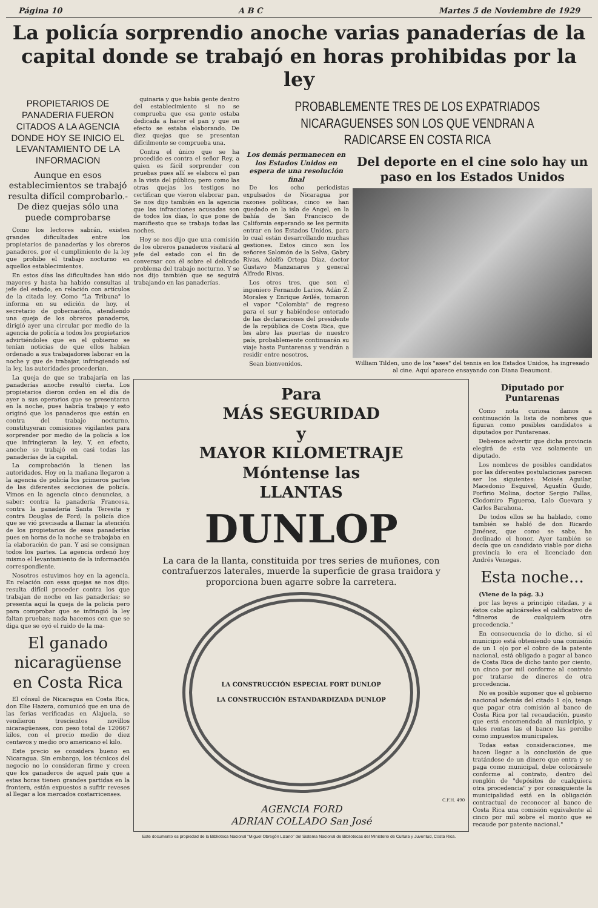Página 10 A B C Martes 5 de Noviembre de 1929
La policía sorprendio anoche varias panaderías de la capital donde se trabajó en horas prohibidas por la ley
PROPIETARIOS DE PANADERIA FUERON CITADOS A LA AGENCIA DONDE HOY SE INICIO EL LEVANTAMIENTO DE LA INFORMACION
Aunque en esos establecimientos se trabajó resulta difícil comprobarlo.- De diez quejas sólo una puede comprobarse
Como los lectores sabrán, existen grandes dificultades entre los propietarios de panaderías y los obreros panaderos, por el cumplimiento de la ley que prohibe el trabajo nocturno en aquellos establecimientos.
En estos días las dificultades han sido mayores y hasta ha habido consultas al jefe del estado, en relación con artículos de la citada ley. Como "La Tribuna" lo informa en su edición de hoy, el secretario de gobernación, atendiendo una queja de los obreros panaderos, dirigió ayer una circular por medio de la agencia de policía a todos los propietarios advirtiéndoles que en el gobierno se tenían noticias de que ellos habían ordenado a sus trabajadores laborar en la noche y que de trabajar, infringiendo así la ley, las autoridades procederían.
La queja de que se trabajaría en las panaderías anoche resultó cierta. Los propietarios dieron orden en el día de ayer a sus operarios que se presentaran en la noche, pues habría trabajo y esto originó que los panaderos que están en contra del trabajo nocturno, constituyeran comisiones vigilantes para sorprender por medio de la policía a los que infringieran la ley. Y, en efecto, anoche se trabajó en casi todas las panaderías de la capital.
La comprobación la tienen las autoridades. Hoy en la mañana llegaron a la agencia de policía los primeros partes de las diferentes secciones de policía. Vimos en la agencia cinco denuncias, a saber: contra la panadería Francesa, contra la panadería Santa Teresita y contra Douglas de Ford; la policía dice que se vió precisada a llamar la atención de los propietarios de esas panaderías pues en horas de la noche se trabajaba en la elaboración de pan. Y así se consignan todos los partes. La agencia ordenó hoy mismo el levantamiento de la información correspondiente.
Nosotros estuvimos hoy en la agencia. En relación con esas quejas se nos dijo: resulta difícil proceder contra los que trabajan de noche en las panaderías; se presenta aquí la queja de la policía pero para comprobar que se infringió la ley faltan pruebas; nada hacemos con que se diga que se oyó el ruido de la ma-
El ganado nicaragüense en Costa Rica
El cónsul de Nicaragua en Costa Rica, don Elie Hazera, comunicó que en una de las ferias verificadas en Alajuela, se vendieron trescientos novillos nicaragüenses, con peso total de 120667 kilos, con el precio medio de diez centavos y medio oro americano el kilo.
Este precio se considera bueno en Nicaragua. Sin embargo, los técnicos del negocio no lo consideran firme y creen que los ganaderos de aquel país que a estas horas tienen grandes partidas en la frontera, están expuestos a sufrir reveses al llegar a los mercados costarricenses.
quinaria y que había gente dentro del establecimiento si no se comprueba que esa gente estaba dedicada a hacer el pan y que en efecto se estaba elaborando. De diez quejas que se presentan difícilmente se comprueba una.
Contra el único que se ha procedido es contra el señor Rey, a quien es fácil sorprender con pruebas pues allí se elabora el pan a la vista del público; pero como las otras quejas los testigos no certifican que vieron elaborar pan. Se nos dijo también en la agencia que las infracciones acusadas son de todos los días, lo que pone de manifiesto que se trabaja todas las noches.
Hoy se nos dijo que una comisión de los obreros panaderos visitará al jefe del estado con el fin de conversar con él sobre el delicado problema del trabajo nocturno. Y se nos dijo también que se seguirá trabajando en las panaderías.
PROBABLEMENTE TRES DE LOS EXPATRIADOS NICARAGUENSES SON LOS QUE VENDRAN A RADICARSE EN COSTA RICA
Los demás permanecen en los Estados Unidos en espera de una resolución final
De los ocho periodistas expulsados de Nicaragua por razones políticas, cinco se han quedado en la isla de Angel, en la bahía de San Francisco de California esperando se les permita entrar en los Estados Unidos, para lo cual están desarrollando muchas gestiones. Estos cinco son los señores Salomón de la Selva, Gabry Rivas, Adolfo Ortega Díaz, doctor Gustavo Manzanares y general Alfredo Rivas.
Los otros tres, que son el ingeniero Fernando Larios, Adán Z. Morales y Enrique Avilés, tomaron el vapor "Colombia" de regreso para el sur y habiéndose enterado de las declaraciones del presidente de la república de Costa Rica, que les abre las puertas de nuestro país, probablemente continuarán su viaje hasta Puntarenas y vendrán a residir entre nosotros.
Sean bienvenidos.
Del deporte en el cine solo hay un paso en los Estados Unidos
William Tilden, uno de los "ases" del tennis en los Estados Unidos, ha ingresado al cine. Aquí aparece ensayando con Diana Deaumont.
Para
MÁS SEGURIDAD
y
MAYOR KILOMETRAJE
Móntense las
LLANTAS
DUNLOP
La cara de la llanta, constituida por tres series de muñones, con contrafuerzos laterales, muerde la superficie de grasa traidora y proporciona buen agarre sobre la carretera.
LA CONSTRUCCIÓN ESPECIAL FORT DUNLOP
LA CONSTRUCCIÓN ESTANDARDIZADA DUNLOP
C.F.H. 490
AGENCIA FORD
ADRIAN COLLADO San José
Diputado por Puntarenas
Como nota curiosa damos a continuación la lista de nombres que figuran como posibles candidatos a diputados por Puntarenas.
Debemos advertir que dicha provincia elegirá de esta vez solamente un diputado.
Los nombres de posibles candidatos por las diferentes postulaciones parecen ser los siguientes: Moisés Aguilar, Macedonio Esquivel, Agustín Guido, Porfirio Molina, doctor Sergio Fallas, Clodomiro Figueroa, Lalo Guevara y Carlos Barahona.
De todos ellos se ha hablado, como también se habló de don Ricardo Jiménez, que como se sabe, ha declinado el honor. Ayer también se decía que un candidato viable por dicha provincia lo era el licenciado don Andrés Venegas.
Esta noche...
(Viene de la pág. 3.)
por las leyes a principio citadas, y a éstos cabe aplicárseles el calificativo de "dineros de cualquiera otra procedencia."
En consecuencia de lo dicho, si el municipio está obteniendo una comisión de un 1 o|o por el cobro de la patente nacional, está obligado a pagar al banco de Costa Rica de dicho tanto por ciento, un cinco por mil conforme al contrato por tratarse de dineros de otra procedencia.
No es posible suponer que el gobierno nacional además del citado 1 o|o, tenga que pagar otra comisión al banco de Costa Rica por tal recaudación, puesto que está encomendada al municipio, y tales rentas las el banco las percibe como impuestos municipales.
Todas estas consideraciones, me hacen llegar a la conclusión de que tratándose de un dinero que entra y se paga como municipal, debe colocársele conforme al contrato, dentro del renglón de "depósitos de cualquiera otra procedencia" y por consiguiente la municipalidad está en la obligación contractual de reconocer al banco de Costa Rica una comisión equivalente al cinco por mil sobre el monto que se recaude por patente nacional."
Este documento es propiedad de la Biblioteca Nacional "Miguel Obregón Lizano" del Sistema Nacional de Bibliotecas del Ministerio de Cultura y Juventud, Costa Rica.